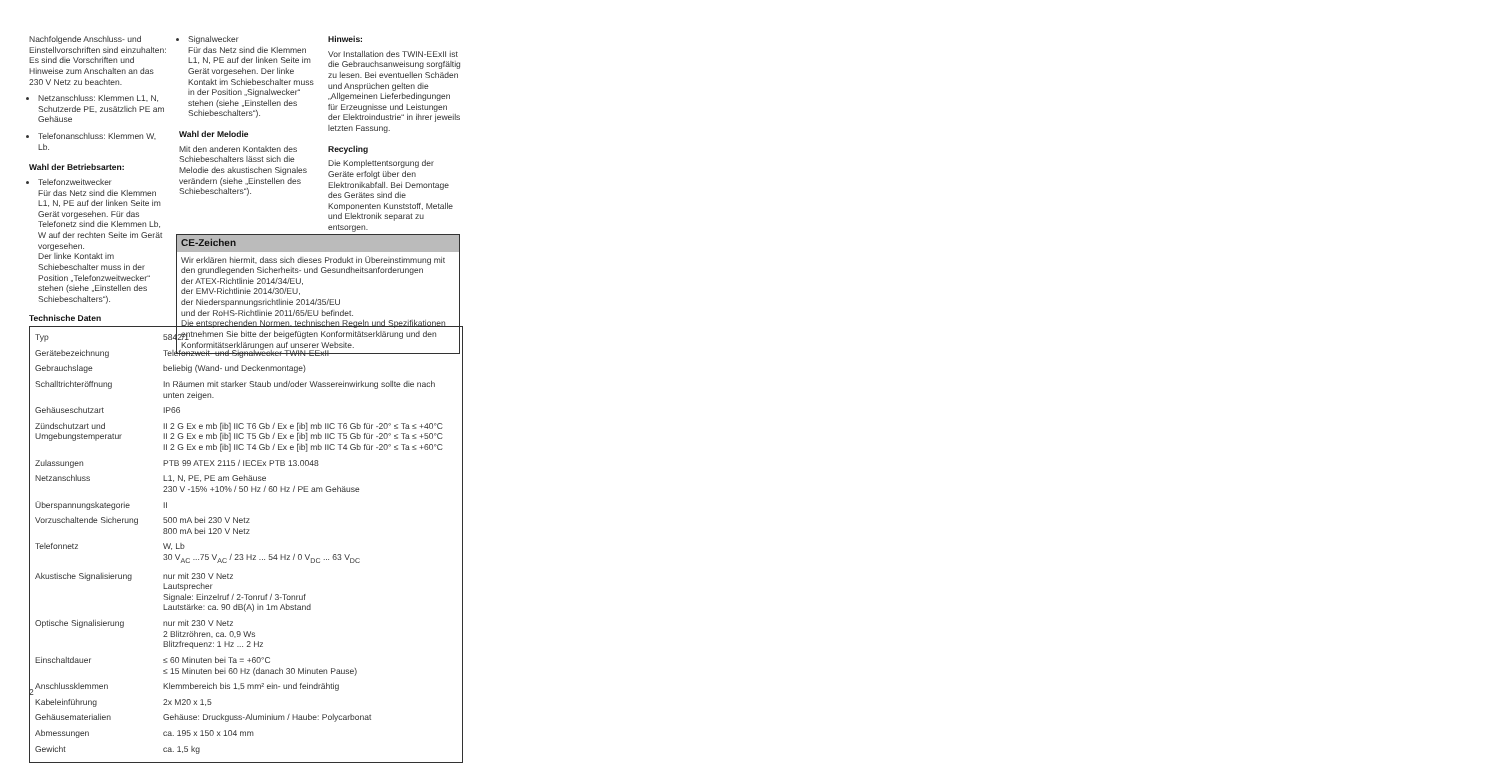Nachfolgende Anschluss- und Einstellvorschriften sind einzuhalten: Es sind die Vorschriften und Hinweise zum Anschalten an das 230 V Netz zu beachten.
Netzanschluss: Klemmen L1, N, Schutzerde PE, zusätzlich PE am Gehäuse
Telefonanschluss: Klemmen W, Lb.
Wahl der Betriebsarten:
Telefonzweitwecker
Für das Netz sind die Klemmen L1, N, PE auf der linken Seite im Gerät vorgesehen. Für das Telefonetz sind die Klemmen Lb, W auf der rechten Seite im Gerät vorgesehen.
Der linke Kontakt im Schiebeschalter muss in der Position „Telefonzweitwecker“ stehen (siehe „Einstellen des Schiebeschalters“).
Signalwecker
Für das Netz sind die Klemmen L1, N, PE auf der linken Seite im Gerät vorgesehen. Der linke Kontakt im Schiebeschalter muss in der Position „Signalwecker“ stehen (siehe „Einstellen des Schiebeschalters“).
Wahl der Melodie
Mit den anderen Kontakten des Schiebeschalters lässt sich die Melodie des akustischen Signales verändern (siehe „Einstellen des Schiebeschalters“).
Hinweis:
Vor Installation des TWIN-EExII ist die Gebrauchsanweisung sorgfältig zu lesen. Bei eventuellen Schäden und Ansprüchen gelten die „Allgemeinen Lieferbedingungen für Erzeugnisse und Leistungen der Elektroindustrie“ in ihrer jeweils letzten Fassung.
Recycling
Die Komplettentsorgung der Geräte erfolgt über den Elektronikabfall. Bei Demontage des Gerätes sind die Komponenten Kunststoff, Metalle und Elektronik separat zu entsorgen.
CE-Zeichen
Wir erklären hiermit, dass sich dieses Produkt in Übereinstimmung mit den grundlegenden Sicherheits- und Gesundheitsanforderungen
der ATEX-Richtlinie 2014/34/EU,
der EMV-Richtlinie 2014/30/EU,
der Niederspannungsrichtlinie 2014/35/EU
und der RoHS-Richtlinie 2011/65/EU befindet.
Die entsprechenden Normen, technischen Regeln und Spezifikationen entnehmen Sie bitte der beigefügten Konformitätserklärung und den Konformitätserklärungen auf unserer Website.
Technische Daten
| Typ | 5842/1 |
| Gerätebezeichnung | Telefonzweit- und Signalwecker TWIN-EExII |
| Gebrauchslage | beliebig (Wand- und Deckenmontage) |
| Schalltrichteröffnung | In Räumen mit starker Staub und/oder Wassereinwirkung sollte die nach unten zeigen. |
| Gehäuseschutzart | IP66 |
| Zündschutzart und Umgebungstemperatur | II 2 G Ex e mb [ib] IIC T6 Gb / Ex e [ib] mb IIC T6 Gb für -20° ≤ Ta ≤ +40°C II 2 G Ex e mb [ib] IIC T5 Gb / Ex e [ib] mb IIC T5 Gb für -20° ≤ Ta ≤ +50°C II 2 G Ex e mb [ib] IIC T4 Gb / Ex e [ib] mb IIC T4 Gb für -20° ≤ Ta ≤ +60°C |
| Zulassungen | PTB 99 ATEX 2115 / IECEx PTB 13.0048 |
| Netzanschluss | L1, N, PE, PE am Gehäuse 230 V -15% +10% / 50 Hz / 60 Hz / PE am Gehäuse |
| Überspannungskategorie | II |
| Vorzuschaltende Sicherung | 500 mA bei 230 V Netz 800 mA bei 120 V Netz |
| Telefonnetz | W, Lb 30 V<sub>AC</sub> ...75 V<sub>AC</sub> / 23 Hz ... 54 Hz / 0 V<sub>DC</sub> ... 63 V<sub>DC</sub> |
| Akustische Signalisierung | nur mit 230 V Netz Lautsprecher Signale: Einzelruf / 2-Tonruf / 3-Tonruf Lautstärke: ca. 90 dB(A) in 1m Abstand |
| Optische Signalisierung | nur mit 230 V Netz 2 Blitzröhren, ca. 0,9 Ws Blitzfrequenz: 1 Hz ... 2 Hz |
| Einschaltdauer | ≤ 60 Minuten bei Ta = +60°C ≤ 15 Minuten bei 60 Hz (danach 30 Minuten Pause) |
| Anschlussklemmen | Klemmbereich bis 1,5 mm² ein- und feindrähtig |
| Kabeleinführung | 2x M20 x 1,5 |
| Gehäusematerialien | Gehäuse: Druckguss-Aluminium / Haube: Polycarbonat |
| Abmessungen | ca. 195 x 150 x 104 mm |
| Gewicht | ca. 1,5 kg |
2